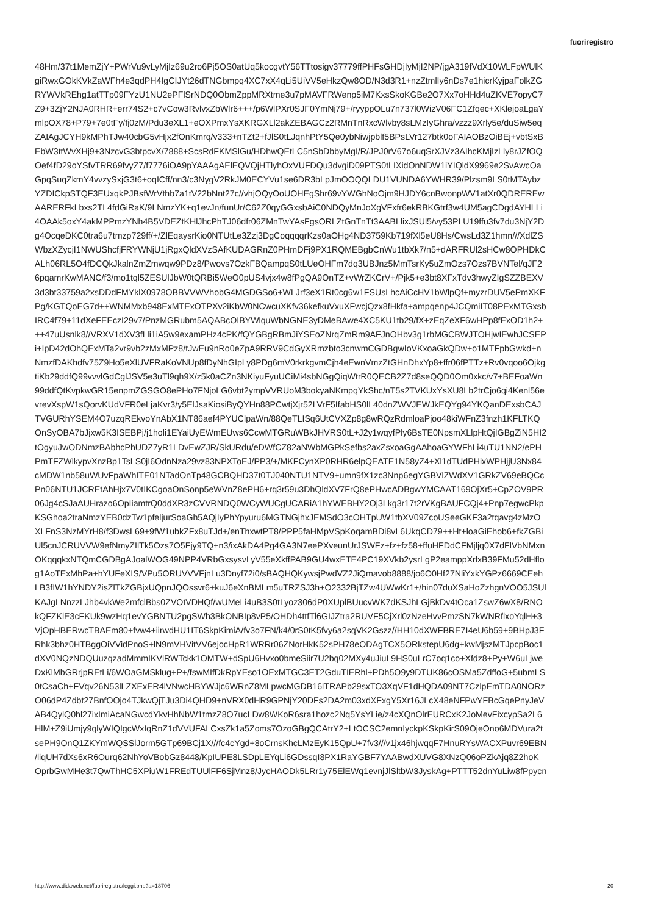fuoriregistro
48Hm/37t1MemZjY+PWrVu9vLyMjIz69u2ro6Pj5OS0atUq5kocgvtY56TTtosigv37779ffPHFsGHDjIyMjI2NP/jgA319fVdX10WLFpWUlK
giRwxGOkKVkZaWFh4e3qdPH4IgCIJYt26dTNGbmpq4XC7xX4qLi5UiVV5eHkzQw8OD/N3d3R1+nzZtmlIy6nDs7e1hicrKyjpaFolkZG
RYWVkREhg1atTTp09FYzU1NU2ePFlSrNDQ0ObmZppMRXtme3u7pMAVFRWenp5iM7KxsSkoKGBe2O7Xx7oHHd4uZKVE7opyC7
Z9+3ZjY2NJA0RHR+err74S2+c7vCow3RvlvxZbWlr6+++/p6WlPXr0SJF0YmNj79+/ryyppOLu7n737l0WizV06FC1Zfqec+XKlejoaLgaY
mlpOX78+P79+7e0tFy/fj0zM/Pdu3eXL1+eOXPmxYsXKRGXLl2akZEBAGCz2RMnTnRxcWlvby8sLMzIyGhra/vzzz9Xrly5e/duSiw5eq
ZAIAgJCYH9kMPhTJw40cbG5vHjx2fOnKmrq/v333+nTZt2+fJlS0tLJqnhPtY5Qe0ybNiwjpblf5BPsLVr127btk0oFAIAOBzOiBEj+vbtSxB
EbW3ttWvXHj9+3NzcvG3btpcvX/7888+ScsRdFKMSlGu/HDhwQEtLC5nSbDbbyMgI/R/JPJ0rV67o6uqSrXJVz3AIhcKMjIzLly8rJZfOQ
Oef4fD29oYSfvTRR69fvyZ7/f7776iOA9pYAAAgAElEQVQjHTlyhOxVUFDQu3dvgiD09PTS0tLIXidOnNDW1iYIQldX9969e2SvAwcOa
GpqSuqZkmY4vvzySxjG3t6+oqICff/nn3/c3NygV2RkJM0ECYVu1se6DR3bLpJmOOQQLDU1VUNDA6YWHR39/Plzsm9LS0tMTAybz
YZDICkpSTQF3EUxqkPJBsfWrVthb7a1tV22bNnt27c//vhjOQyOoUOHEgShr69vYWGhNoOjm9HJDY6cnBwonpWV1atXr0QDREREw
AARERFkLbxs2TL4fdGiRaK/9LNmzYK+q1evJn/funUr/C62Z0qyGGxsbAiC0NDQyMnJoXgVFxfr6ekRBKGtrf3w4UM5agCDgdAYHLLi
4OAAk5oxY4akMPPmzYNh4B5VDEZtKHlJhcPhTJ06dfr06ZMnTwYAsFgsORLZtGnTnTt3AABLlixJSUl5/vy53PLU19ffu3fv7du3NjY2D
g4OcqeDKC0tra6u7tmzp729ff/+/ZlEqaysrKio0NTUtLe3Zzj3DgCoqqqqrKzs0aOHg4ND3759Kb719fXl5eU8Hs/CwsLd3Z1hmn///XdlZS
WbzXZycjI1NWUShcfjFRYWNjU1jRgxQldXVzSAfKUDAGRnZ0PHmDFj9PX1RQMEBgbCnWu1tbXk7/n5+dARFRUl2sHCw8OPHDkC
ALh06RL5O4fDCQkJkalnZmZmwqw9PDz8/Pwovs7OzkFBQampqS0tLUeOHFm7dq3UBJnz5MmTsrKy5uZmOzs7Ozs7BVNTel/qJF2
6pqamrKwMANC/f3/mo1tql5ZESUlJbW0tQRBi5WeO0pUS4vjx4w8fPgQA9OnTZ+vWrZKCrV+/Pjk5+e3bt8XFxTdv3hwyZIgSZZBEXV
3d3bt33759a2xsDDdFMYklX0978OBBVVWVhobG4MGDGSo6+WLJrf3eX1Rt0cg6w1FSUsLhcAiCcHV1bWlpQf+myzrDUV5ePmXKF
Pg/KGTQoEG7d++WNMMxb948ExMTExOTPXv2iKbW0NCwcuXKfv36kefkuVxuXFwcjQzx8fHkfa+ampqenp4JCQmiIT08PExMTGxsb
IRC4f79+11dXeFEEczI29v7/PnzMGRubm5AQABcOIBYWlquWbNGNE3yDMeBAwe4XC5KU1tb29/fX+zEqZeXF6wHPp8fExOD1h2+
++47uUsnlk8//VRXV1dXV3fLli1iA5w9examPHz4cPK/fQYGBgRBmJiYSEoZNrqZmRm9AFJnOHbv3g1rbMGCBWJTOHjwIEwhJCSEP
i+IpD42dOhQExMTa2vr9vb2zMxMPz8/tJwEu9nRo0eZpA9RRV9CdGyXRmzbto3cnwmCGDBgwIoVKxoaGkQDw+o1MTFpbGwkd+n
NmzfDAKhdfv75Z9Ho5eXlUVFRaKoVNUp8fDyNhGIpLy8PDg6mV0rkrkgvmCjh4eEwnVmzZtGHnDhxYp8+ffr06fPTTz+Rv0vqoo6Ojkg
tiKb29ddfQ99vvvlGdCglJSV5e3uTl9qh9X/z5k0aCZn3NKiyuFyuUCiMi4sbNGgQiqWtrR0QECB2Z7d8seQQD0Om0xkc/v7+BEFoaWn
99ddfQtKvpkwGR15enpmZGSGO8ePHo7FNjoLG6vbt2ympVVRUoM3bokyaNKmpqYkShc/nT5s2TVKUxYsXU8Lb2trCjo6qi4Kenl56e
vrevXspW1sQorvKUdVFR0eLjaKvr3/y5ElJsaKiosiByQYHn88PCwtjXjr52LVrF5IfabHS0lL40dnZWVJEWJkEQYg94YKQanDExsbCAJ
TVGURhYSEM4O7uzqREkvoYnAbX1NT86aef4PYUClpaWn/88QeTLISq6UtCVXZp8g8wRQzRdmloaPjoo48kiWFnZ3fnzh1KFLTKQ
OnSyOBA7bJjxw5K3ISEBPj/j1holi1EYaiUyEWmEUws6CcwMTGRuWBkJHVRS0tL+J2y1wqyfPly6BsTE0NpsmXLlpHtQjIGBgZiN5HI2
tOgyuJwODNmzBAbhcPhUDZ7yR1LDvEwZJR/SkURdu/eDWfCZ82aNWbMGPkSefbs2axZsxoaGgAAhoaGYWFhLi4uTU1NN2/ePH
PmTFZWlkypvXnzBp1TsLS0jI6OdnNza29vz83NPXToEJ/PP3/+/MKFCynXP0RHR6elpQEATE1N58yZ4+Xl1dTUdPHixWPHjjU3Nx84
cMDW1nb58uWUvFpaWhITE01NTadOnTp48GCBQHD37t0TJ040NTU1NTV9+umn9fX1zc3Nnp6egYGBVlZWdXV1GRkZV69eBQCc
Pn06NTU1JCREtAhHjx7V0tIKCgoaOnSonp5eWVnZ8ePH6+rq3r59u3DhQldXV7FrQ8ePHwcADBgwYMCAAT169OjXr5+CpZOV9PR
06Jg4cSJaAUHrazo6OpIiamtrQ0ddXR3zCVVRNDQ0WCyWUCgUCARiA1hYWEBHY2Oj3Lkg3r17t2rVKgBAUFCQj4+Pnp7egwcPkp
KSGhoa2traNmzYEB0dzTw1pfeljurSoaGh5AQjIyPhYpyuru6MGTNGjhxJEMSdO3cOHTpUW1tbXV09ZcoUSeeGKF3a2tqavg4zMzO
XLFnS3NzMYrH8/f3DwsL69+9fW1ubkZFx8uTJd+/enThxwtPT8/PPP5faHMpVSpKoqamBDi8vL6UkqCD79++Ht+loaGiEhob6+fkZGBi
Ul5cnJCRUVVW9efNmyZIlTk5Ozs7O5Fjy9TQ+n3/ixAkDA4Pg4GA3N7eePXveunUrJSWFz+fz+fz58+ffuHFDdCFMjljq0X7dFlVbNMxn
OKqqqkxNTQmCGDBgAJoalWOG49NPP4VRbGxsysvLyV55eXkffPAB9GU4wxETE4PC19XVkb2ysrLgP2eamppXrlxB39FMu52dHflo
g1AoTExMhPa+hYUFeXIS/VPu5ORUVVVFjnLu3Dnyf72i0/sBAQHQKywsjPwdVZ2JiQmavob8888/jo6O0Hf27NliYxkYGPz6669CEeh
LB3fIW1hYNDY2isZlTkZGBjxUQpnJQOssvr6+kuJ6eXnBMLm5uTRZSJ3h+O2332BjTZw4UWwKr1+/hin07duXSaHoZzhgnVOO5JSUl
KAJgLNnzzLJhb4vkWe2mfclBbs0ZVOtVDHQf/wUMeLi4uB3S0tLyoz306dP0XUplBUucvWK7dKSJhLGjBkDv4tOca1ZswZ6wX8/RNO
kQFZKlE3cFKUk9wzHq1evYGBNTU2pgSWh3BkONBIp8vP5/OHDh4ttfTl6GIJZtra2RUVF5CjXrl0zNzeHvvPmzSN7kWNRflxoYqlH+3
VjOpHBERwcTBAEm80+fvw4+iirwdHU1IT6SkpKimiA/fv3o7FN/k4/0rS0tK5fvy6a2sqVK2Gszz//HH10dXWFBRE7I4eU6b59+9BHpJ3F
Rhk3bhz0HTBggOiVVidPnoS+lN9mVHVitVV6ejocHpR1WRRr06ZNorHkK52sPH78eODAgTCX5ORkstepU6dg+kwMjszMTJpcpBoc1
dXV0NQzNDQUuzqzadMmmIKVlRWTckk1OMTW+dSpU6Hvxo0bmeSiir7U2bq02MXy4uJiuL9HS0uLrC7oq1co+Xfdz8+Py+W6uLjwe
DxKlMbGRrjpREtLi/6WOaGMSklug+P+/fswMIfDkRpYEso1OExMTGC3ET2GduTIERhl+PDh5O9y9DTUK86cOSMa5ZdffoG+5ubmLS
0tCsaCh+FVqv26N53lLZXExER4lVNwcHBYWJjc6WRnZ8MLpwcMGDB16lTRAPb29sxTO3XqVF1dHQDA09NT7CzlpEmTDA0NORz
O06dP4Zdbt27BnfOOjo4TJkwQjTJu3Di4QHD9+nVRX0dHR9GPNjY20DFs2DA2m03xdXFxgY5Xr16JLcX48eNFPwYFBcGqePnyJeV
AB4QylQ0hl27ixImiAcaNGwcdYkvHhNbW1tmzZ8O7ucLDw8WKoR6sra1hozc2Nq5YsYLie/z4cXQnOlrEURCxK2JoMevFixcypSa2L6
HlM+Z9iUmjy9qlyWIQIgcWxIqRnZ1dVVUFALCxsZk1a5Zoms7OzoGBgQCAtrY2+LtOCSC2emnIyckpKSkpKirS09OjeOno6MDVura2t
sePH9OnQ1ZKYmWQSSlJorm5GTp69BCj1X///fc4cYgd+8oCrnsKhcLMzEyK15QpU+7fv3///v1jx46hjwqqF7HnuRYsWACXPuvr69EBN
/liqUH7dXs6xR6Ourq62NhYoVBobGz8448/KpIUPE8LSDpLEYqLi6GDssqI8PX1RaYGBF7YAABwdXUVG8XNzQ06oPZkAjq8Z2hoK
OprbGwMHe3t7QwThHC5XPiuW1FREdTUUlFF6SjMnz8/JycHAODk5LRr1y75ElEWq1evnjJlSltbW3JyskAg+PTTT52dnYuLiw8fPpycn
http://www.didaweb.net/fuoriregistro/leggi.php?a=18706 20